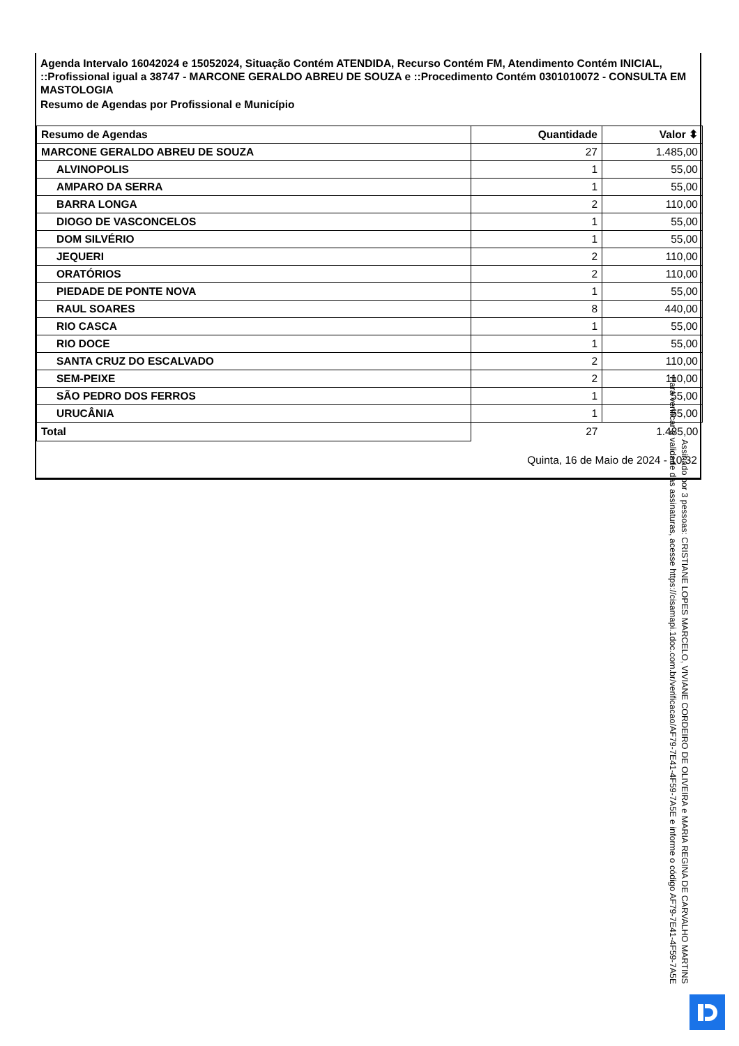Agenda Intervalo 16042024 e 15052024, Situação Contém ATENDIDA, Recurso Contém FM, Atendimento Contém INICIAL, ::Profissional igual a 38747 - MARCONE GERALDO ABREU DE SOUZA e ::Procedimento Contém 0301010072 - CONSULTA EM MASTOLOGIA
Resumo de Agendas por Profissional e Município
| Resumo de Agendas | Quantidade | Valor ⬍ |
| --- | --- | --- |
| MARCONE GERALDO ABREU DE SOUZA | 27 | 1.485,00 |
| ALVINOPOLIS | 1 | 55,00 |
| AMPARO DA SERRA | 1 | 55,00 |
| BARRA LONGA | 2 | 110,00 |
| DIOGO DE VASCONCELOS | 1 | 55,00 |
| DOM SILVÉRIO | 1 | 55,00 |
| JEQUERI | 2 | 110,00 |
| ORATÓRIOS | 2 | 110,00 |
| PIEDADE DE PONTE NOVA | 1 | 55,00 |
| RAUL SOARES | 8 | 440,00 |
| RIO CASCA | 1 | 55,00 |
| RIO DOCE | 1 | 55,00 |
| SANTA CRUZ DO ESCALVADO | 2 | 110,00 |
| SEM-PEIXE | 2 | 110,00 |
| SÃO PEDRO DOS FERROS | 1 | 55,00 |
| URUCÂNIA | 1 | 55,00 |
| Total | 27 | 1.485,00 |
Quinta, 16 de Maio de 2024 - 10:32
Assinado por 3 pessoas: CRISTIANE LOPES MARCELO, VIVIANE CORDEIRO DE OLIVEIRA e MARIA REGINA DE CARVALHO MARTINS
Para verificar a validade das assinaturas, acesse https://cisamapi.1doc.com.br/verificacao/AF79-7E41-4F59-7A5E e informe o código AF79-7E41-4F59-7A5E